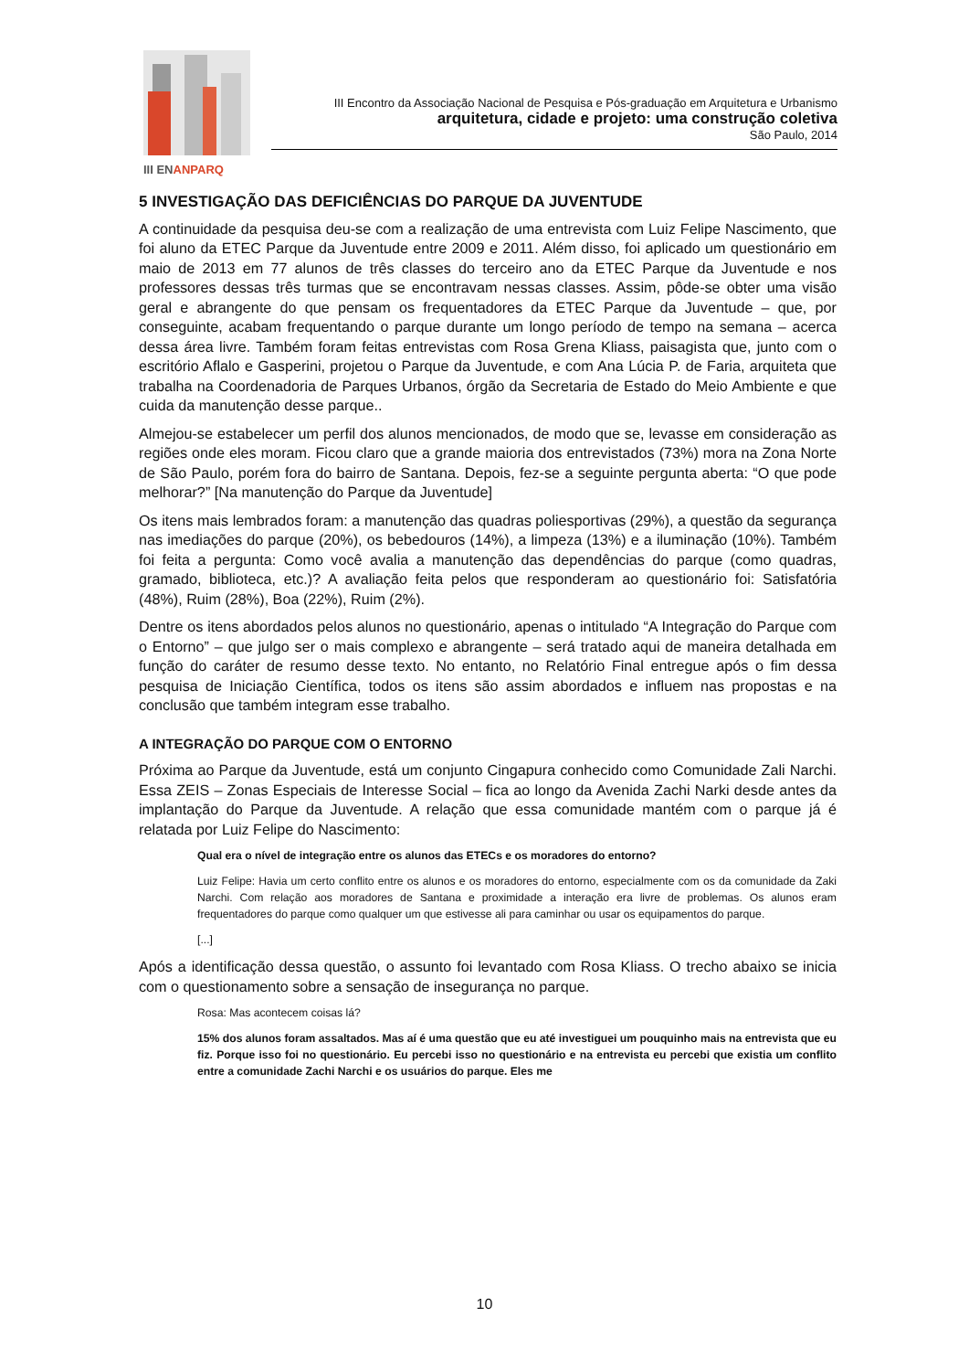III ENANPARQ
III Encontro da Associação Nacional de Pesquisa e Pós-graduação em Arquitetura e Urbanismo
arquitetura, cidade e projeto: uma construção coletiva
São Paulo, 2014
5 INVESTIGAÇÃO DAS DEFICIÊNCIAS DO PARQUE DA JUVENTUDE
A continuidade da pesquisa deu-se com a realização de uma entrevista com Luiz Felipe Nascimento, que foi aluno da ETEC Parque da Juventude entre 2009 e 2011. Além disso, foi aplicado um questionário em maio de 2013 em 77 alunos de três classes do terceiro ano da ETEC Parque da Juventude e nos professores dessas três turmas que se encontravam nessas classes. Assim, pôde-se obter uma visão geral e abrangente do que pensam os frequentadores da ETEC Parque da Juventude – que, por conseguinte, acabam frequentando o parque durante um longo período de tempo na semana – acerca dessa área livre. Também foram feitas entrevistas com Rosa Grena Kliass, paisagista que, junto com o escritório Aflalo e Gasperini, projetou o Parque da Juventude, e com Ana Lúcia P. de Faria, arquiteta que trabalha na Coordenadoria de Parques Urbanos, órgão da Secretaria de Estado do Meio Ambiente e que cuida da manutenção desse parque..
Almejou-se estabelecer um perfil dos alunos mencionados, de modo que se, levasse em consideração as regiões onde eles moram. Ficou claro que a grande maioria dos entrevistados (73%) mora na Zona Norte de São Paulo, porém fora do bairro de Santana. Depois, fez-se a seguinte pergunta aberta: “O que pode melhorar?” [Na manutenção do Parque da Juventude]
Os itens mais lembrados foram: a manutenção das quadras poliesportivas (29%), a questão da segurança nas imediações do parque (20%), os bebedouros (14%), a limpeza (13%) e a iluminação (10%). Também foi feita a pergunta: Como você avalia a manutenção das dependências do parque (como quadras, gramado, biblioteca, etc.)? A avaliação feita pelos que responderam ao questionário foi: Satisfatória (48%), Ruim (28%), Boa (22%), Ruim (2%).
Dentre os itens abordados pelos alunos no questionário, apenas o intitulado “A Integração do Parque com o Entorno” – que julgo ser o mais complexo e abrangente – será tratado aqui de maneira detalhada em função do caráter de resumo desse texto. No entanto, no Relatório Final entregue após o fim dessa pesquisa de Iniciação Científica, todos os itens são assim abordados e influem nas propostas e na conclusão que também integram esse trabalho.
A INTEGRAÇÃO DO PARQUE COM O ENTORNO
Próxima ao Parque da Juventude, está um conjunto Cingapura conhecido como Comunidade Zali Narchi. Essa ZEIS – Zonas Especiais de Interesse Social – fica ao longo da Avenida Zachi Narki desde antes da implantação do Parque da Juventude. A relação que essa comunidade mantém com o parque já é relatada por Luiz Felipe do Nascimento:
Qual era o nível de integração entre os alunos das ETECs e os moradores do entorno?
Luiz Felipe: Havia um certo conflito entre os alunos e os moradores do entorno, especialmente com os da comunidade da Zaki Narchi. Com relação aos moradores de Santana e proximidade a interação era livre de problemas. Os alunos eram frequentadores do parque como qualquer um que estivesse ali para caminhar ou usar os equipamentos do parque.
[...]
Após a identificação dessa questão, o assunto foi levantado com Rosa Kliass. O trecho abaixo se inicia com o questionamento sobre a sensação de insegurança no parque.
Rosa: Mas acontecem coisas lá?
15% dos alunos foram assaltados. Mas aí é uma questão que eu até investiguei um pouquinho mais na entrevista que eu fiz. Porque isso foi no questionário. Eu percebi isso no questionário e na entrevista eu percebi que existia um conflito entre a comunidade Zachi Narchi e os usuários do parque. Eles me
10